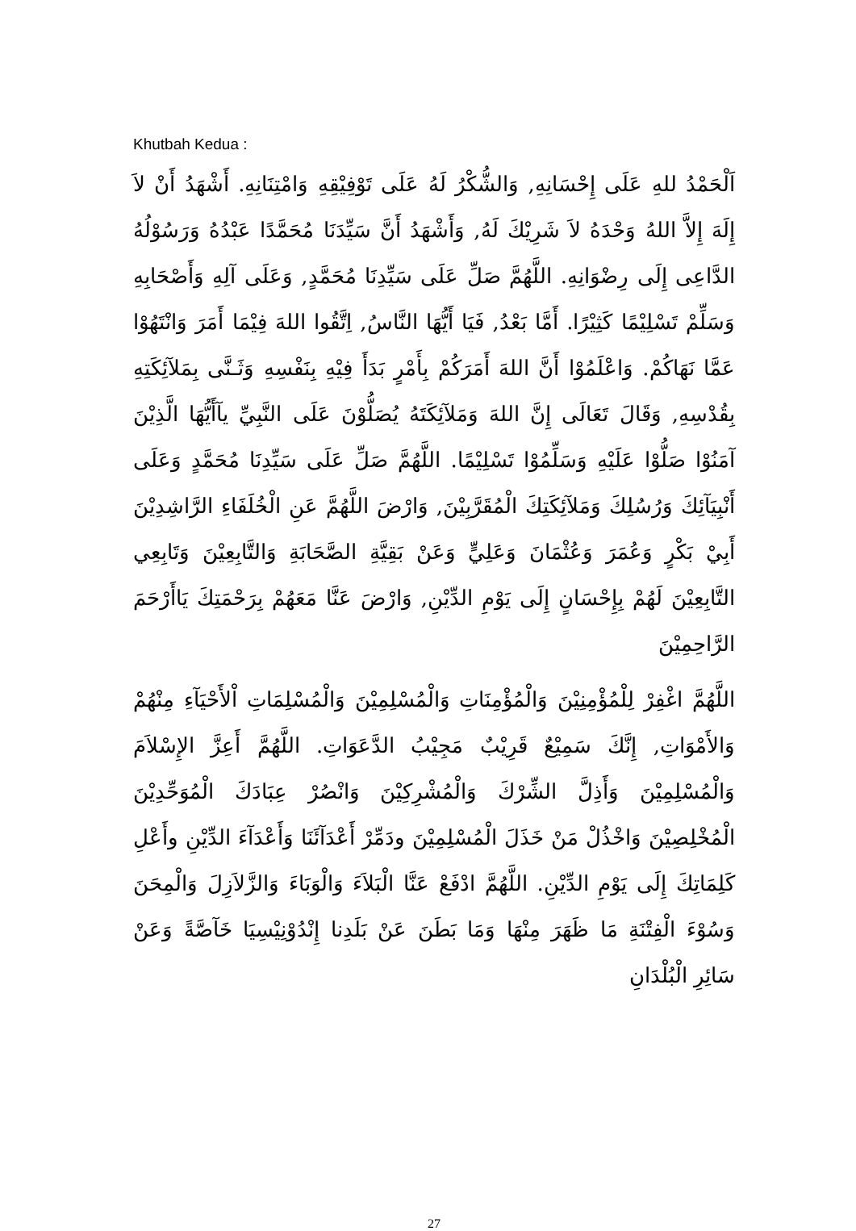Khutbah Kedua :
اَلْحَمْدُ للهِ عَلَى إِحْسَانِهِ, وَالشُّكْرُ لَهُ عَلَى تَوْفِيْقِهِ وَامْتِنَانِهِ. أَشْهَدُ أَنْ لاَ إِلَهَ إِلاَّ اللهُ وَحْدَهُ لاَ شَرِيْكَ لَهُ, وَأَشْهَدُ أَنَّ سَيِّدَنَا مُحَمَّدًا عَبْدُهُ وَرَسُوْلُهُ الدَّاعِى إِلَى رِضْوَانِهِ. اللَّهُمَّ صَلِّ عَلَى سَيِّدِنَا مُحَمَّدٍ, وَعَلَى آلِهِ وَأَصْحَابِهِ وَسَلِّمْ تَسْلِيْمًا كَثِيْرًا. أَمَّا بَعْدُ, فَيَا أَيُّهَا النَّاسُ, اِتَّقُوا اللهَ فِيْمَا أَمَرَ وَانْتَهُوْا عَمَّا نَهَاكُمْ. وَاعْلَمُوْا أَنَّ اللهَ أَمَرَكُمْ بِأَمْرٍ بَدَأَ فِيْهِ بِنَفْسِهِ وَثَـنَّى بِمَلآئِكَتِهِ بِقُدْسِهِ, وَقَالَ تَعَالَى إِنَّ اللهَ وَمَلآئِكَتَهُ يُصَلُّوْنَ عَلَى النَّبِيِّ يآأَيُّهَا الَّذِيْنَ آمَنُوْا صَلُّوْا عَلَيْهِ وَسَلِّمُوْا تَسْلِيْمًا. اللَّهُمَّ صَلِّ عَلَى سَيِّدِنَا مُحَمَّدٍ وَعَلَى أَنْبِيَآئِكَ وَرُسُلِكَ وَمَلآئِكَتِكَ الْمُقَرَّبِيْنَ, وَارْضَ اللَّهُمَّ عَنِ الْخُلَفَاءِ الرَّاشِدِيْنَ أَبِيْ بَكْرٍ وَعُمَرَ وَعُثْمَانَ وَعَلِيٍّ وَعَنْ بَقِيَّةِ الصَّحَابَةِ وَالتَّابِعِيْنَ وَتَابِعِي التَّابِعِيْنَ لَهُمْ بِإِحْسَانٍ إِلَى يَوْمِ الدِّيْنِ, وَارْضَ عَنَّا مَعَهُمْ بِرَحْمَتِكَ يَاأَرْحَمَ الرَّاحِمِيْنَ
اللَّهُمَّ اغْفِرْ لِلْمُؤْمِنِيْنَ وَالْمُؤْمِنَاتِ وَالْمُسْلِمِيْنَ وَالْمُسْلِمَاتِ اْلأَحْيَآءِ مِنْهُمْ وَالأَمْوَاتِ, إِنَّكَ سَمِيْعٌ قَرِيْبٌ مَجِيْبُ الدَّعَوَاتِ. اللَّهُمَّ أَعِزَّ الإِسْلاَمَ وَالْمُسْلِمِيْنَ وَأَذِلَّ الشِّرْكَ وَالْمُشْرِكِيْنَ وَانْصُرْ عِبَادَكَ الْمُوَحِّدِيْنَ الْمُخْلِصِيْنَ وَاخْذُلْ مَنْ خَذَلَ الْمُسْلِمِيْنَ ودَمِّرْ أَعْدَآئَنَا وَأَعْدَآءَ الدِّيْنِ وأَعْلِ كَلِمَاتِكَ إِلَى يَوْمِ الدِّيْنِ. اللَّهُمَّ ادْفَعْ عَنَّا الْبَلاَءَ وَالْوَبَاءَ وَالزَّلاَزِلَ وَالْمِحَنَ وَسُوْءَ الْفِتْنَةِ مَا ظَهَرَ مِنْهَا وَمَا بَطَنَ عَنْ بَلَدِنا إِنْدُوْنِيْسِيَا خَآصَّةً وَعَنْ سَائِرِ الْبُلْدَانِ
27